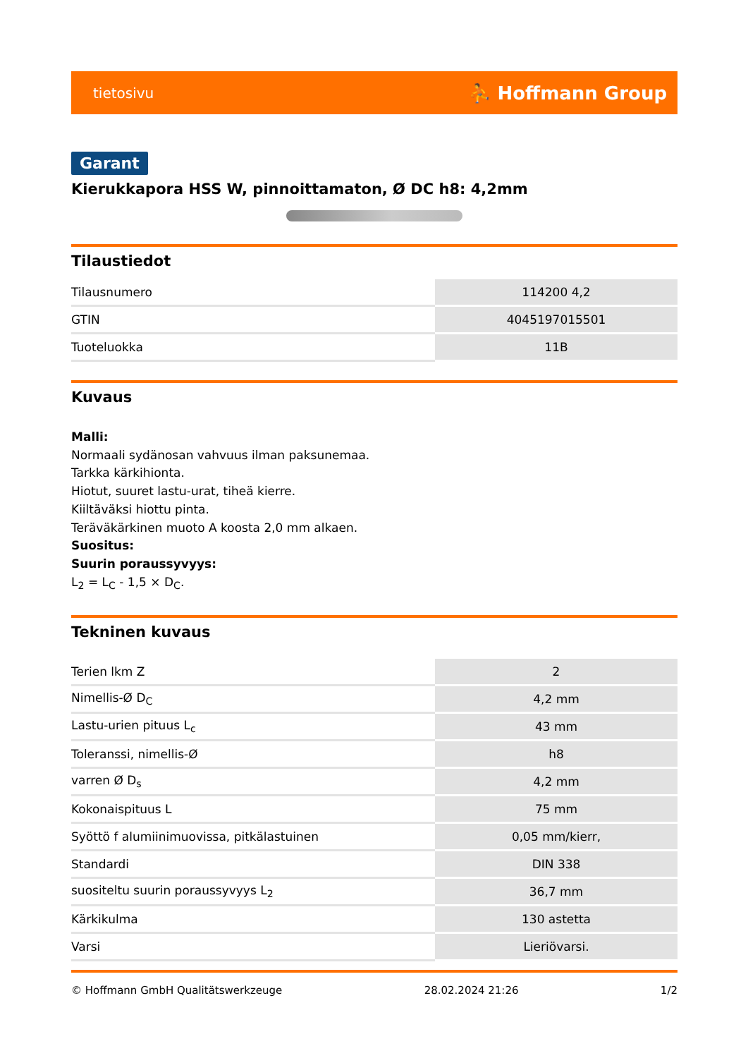tietosivu ⛹ Hoffmann Group
Garant
Kierukkapora HSS W, pinnoittamaton, Ø DC h8: 4,2mm
Tilaustiedot
| Tilausnumero | 114200 4,2 |
| GTIN | 4045197015501 |
| Tuoteluokka | 11B |
Kuvaus
Malli:
Normaali sydänosan vahvuus ilman paksunemaa.
Tarkka kärkihionta.
Hiotut, suuret lastu-urat, tiheä kierre.
Kiiltäväksi hiottu pinta.
Teräväkärkinen muoto A koosta 2,0 mm alkaen.
Suositus:
Suurin poraussyvyys:
L<sub>2</sub> = L<sub>C</sub> - 1,5 × D<sub>C</sub>.
Tekninen kuvaus
| Terien lkm Z | 2 |
| Nimellis-Ø D<sub>C</sub> | 4,2 mm |
| Lastu-urien pituus L<sub>c</sub> | 43 mm |
| Toleranssi, nimellis-Ø | h8 |
| varren Ø D<sub>s</sub> | 4,2 mm |
| Kokonaispituus L | 75 mm |
| Syöttö f alumiinimuovissa, pitkälastuinen | 0,05 mm/kierr, |
| Standardi | DIN 338 |
| suositeltu suurin poraussyvyys L<sub>2</sub> | 36,7 mm |
| Kärkikulma | 130 astetta |
| Varsi | Lieriövarsi. |
© Hoffmann GmbH Qualitätswerkzeuge 28.02.2024 21:26 1/2